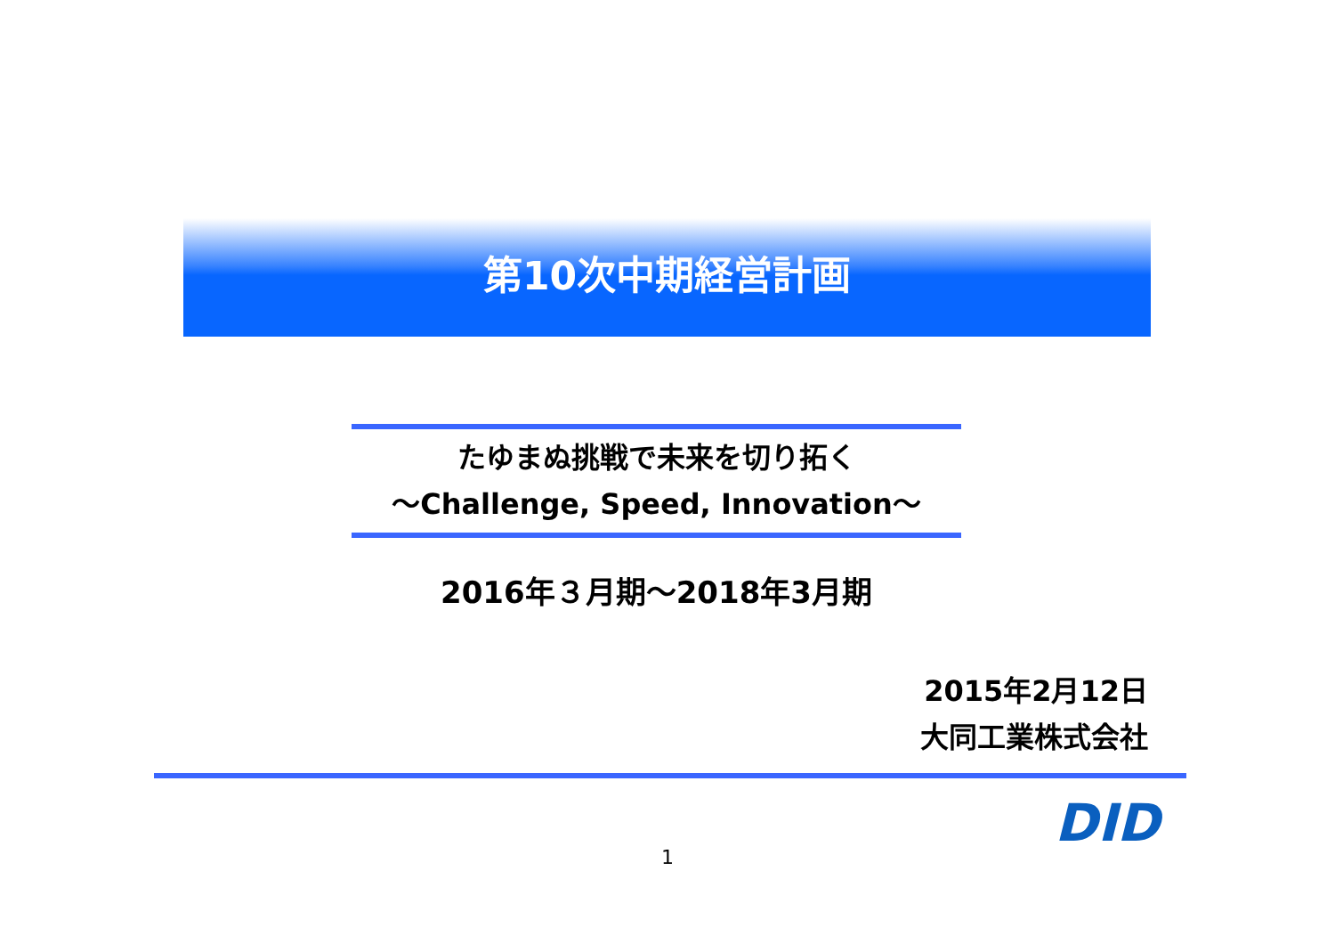第10次中期経営計画
たゆまぬ挑戦で未来を切り拓く
～Challenge, Speed, Innovation～
2016年３月期～2018年3月期
2015年2月12日
大同工業株式会社
DID
1